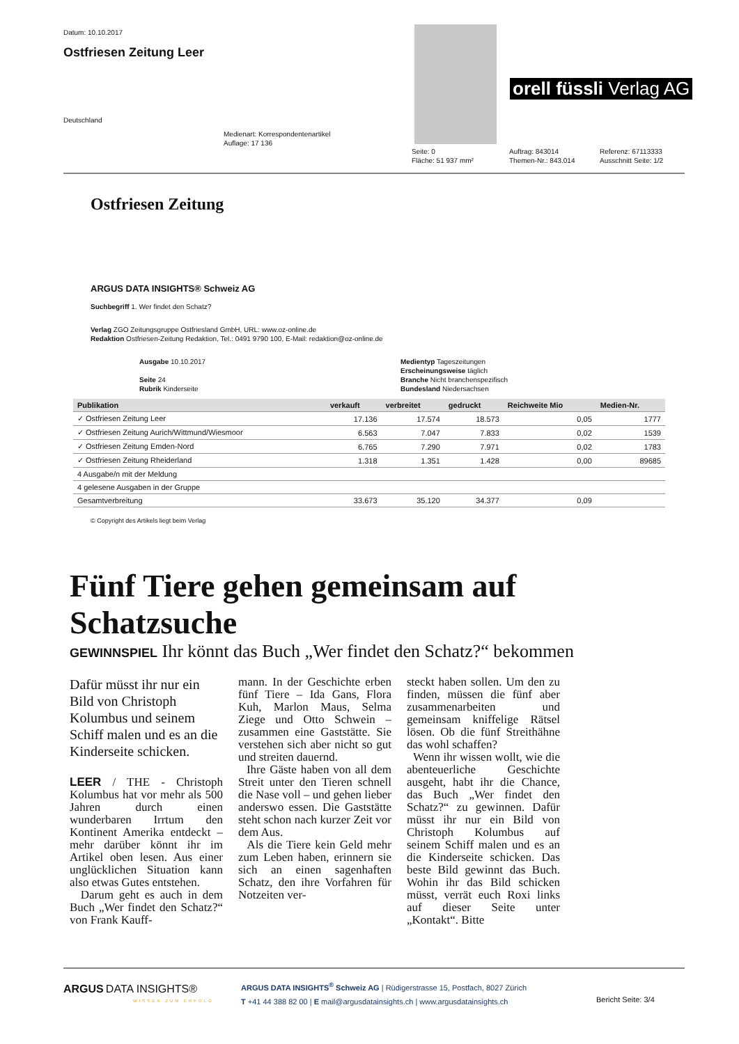Datum: 10.10.2017
Ostfriesen Zeitung Leer
Deutschland
Medienart: Korrespondentenartikel
Auflage: 17 136
Seite: 0
Fläche: 51 937 mm²
Auftrag: 843014
Themen-Nr.: 843.014
Referenz: 67113333
Ausschnitt Seite: 1/2
orell füssli Verlag AG
Ostfriesen Zeitung
ARGUS DATA INSIGHTS® Schweiz AG
Suchbegriff 1. Wer findet den Schatz?
Verlag ZGO Zeitungsgruppe Ostfriesland GmbH, URL: www.oz-online.de
Redaktion Ostfriesen-Zeitung Redaktion, Tel.: 0491 9790 100, E-Mail: redaktion@oz-online.de
Ausgabe 10.10.2017
Seite 24
Rubrik Kinderseite
Medientyp Tageszeitungen
Erscheinungsweise täglich
Branche Nicht branchenspezifisch
Bundesland Niedersachsen
| Publikation | verkauft | verbreitet | gedruckt | Reichweite Mio | Medien-Nr. |
| --- | --- | --- | --- | --- | --- |
| ✓ Ostfriesen Zeitung Leer | 17.136 | 17.574 | 18.573 | 0,05 | 1777 |
| ✓ Ostfriesen Zeitung Aurich/Wittmund/Wiesmoor | 6.563 | 7.047 | 7.833 | 0,02 | 1539 |
| ✓ Ostfriesen Zeitung Emden-Nord | 6.765 | 7.290 | 7.971 | 0,02 | 1783 |
| ✓ Ostfriesen Zeitung Rheiderland | 1.318 | 1.351 | 1.428 | 0,00 | 89685 |
| 4 Ausgabe/n mit der Meldung | | | | | |
| 4 gelesene Ausgaben in der Gruppe | | | | | |
| Gesamtverbreitung | 33.673 | 35.120 | 34.377 | 0,09 | |
© Copyright des Artikels liegt beim Verlag
Fünf Tiere gehen gemeinsam auf Schatzsuche
GEWINNSPIEL Ihr könnt das Buch „Wer findet den Schatz?“ bekommen
Dafür müsst ihr nur ein Bild von Christoph Kolumbus und seinem Schiff malen und es an die Kinderseite schicken.
LEER / THE - Christoph Kolumbus hat vor mehr als 500 Jahren durch einen wunderbaren Irrtum den Kontinent Amerika entdeckt – mehr darüber könnt ihr im Artikel oben lesen. Aus einer unglücklichen Situation kann also etwas Gutes entstehen.
Darum geht es auch in dem Buch „Wer findet den Schatz?“ von Frank Kauff-
mann. In der Geschichte erben fünf Tiere – Ida Gans, Flora Kuh, Marlon Maus, Selma Ziege und Otto Schwein – zusammen eine Gaststätte. Sie verstehen sich aber nicht so gut und streiten dauernd.
Ihre Gäste haben von all dem Streit unter den Tieren schnell die Nase voll – und gehen lieber anderswo essen. Die Gaststätte steht schon nach kurzer Zeit vor dem Aus.
Als die Tiere kein Geld mehr zum Leben haben, erinnern sie sich an einen sagenhaften Schatz, den ihre Vorfahren für Notzeiten ver-
steckt haben sollen. Um den zu finden, müssen die fünf aber zusammenarbeiten und gemeinsam kniffelige Rätsel lösen. Ob die fünf Streithähne das wohl schaffen?
Wenn ihr wissen wollt, wie die abenteuerliche Geschichte ausgeht, habt ihr die Chance, das Buch „Wer findet den Schatz?“ zu gewinnen. Dafür müsst ihr nur ein Bild von Christoph Kolumbus auf seinem Schiff malen und es an die Kinderseite schicken. Das beste Bild gewinnt das Buch. Wohin ihr das Bild schicken müsst, verrät euch Roxi links auf dieser Seite unter „Kontakt“. Bitte
ARGUS DATA INSIGHTS®
WISSEN ZUM ERFOLG
ARGUS DATA INSIGHTS<sup>®</sup> Schweiz AG | Rüdigerstrasse 15, Postfach, 8027 Zürich
T +41 44 388 82 00 | E mail@argusdatainsights.ch | www.argusdatainsights.ch
Bericht Seite: 3/4